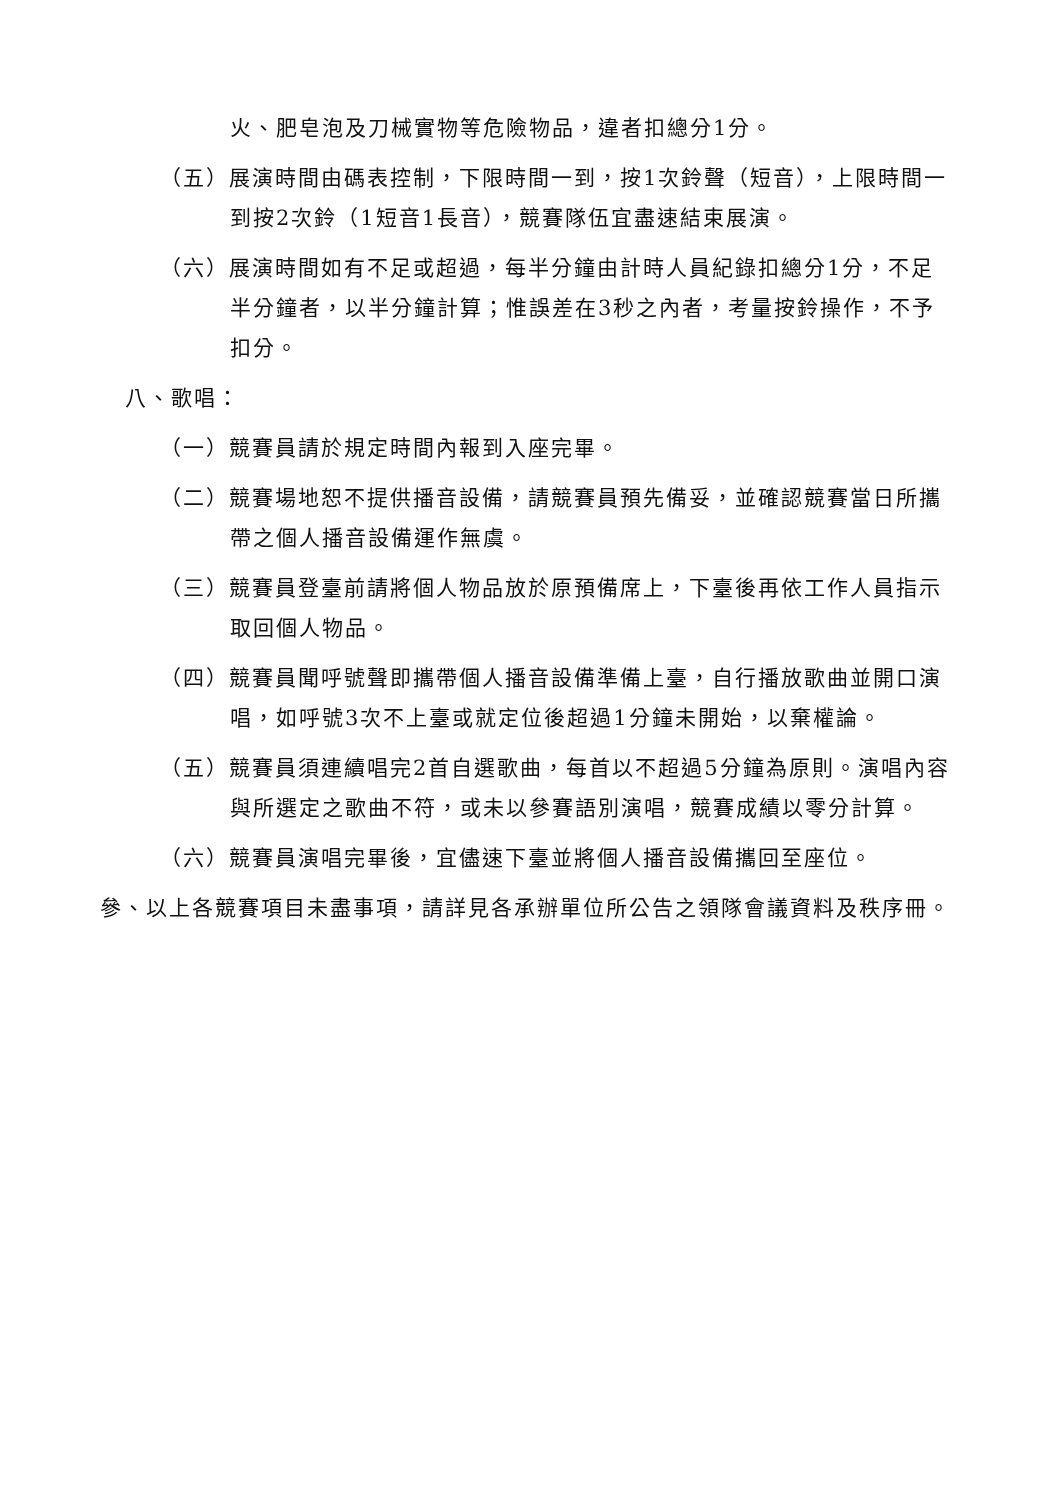火、肥皂泡及刀械實物等危險物品，違者扣總分1分。
（五）展演時間由碼表控制，下限時間一到，按1次鈴聲（短音），上限時間一到按2次鈴（1短音1長音），競賽隊伍宜盡速結束展演。
（六）展演時間如有不足或超過，每半分鐘由計時人員紀錄扣總分1分，不足半分鐘者，以半分鐘計算；惟誤差在3秒之內者，考量按鈴操作，不予扣分。
八、歌唱：
（一）競賽員請於規定時間內報到入座完畢。
（二）競賽場地恕不提供播音設備，請競賽員預先備妥，並確認競賽當日所攜帶之個人播音設備運作無虞。
（三）競賽員登臺前請將個人物品放於原預備席上，下臺後再依工作人員指示取回個人物品。
（四）競賽員聞呼號聲即攜帶個人播音設備準備上臺，自行播放歌曲並開口演唱，如呼號3次不上臺或就定位後超過1分鐘未開始，以棄權論。
（五）競賽員須連續唱完2首自選歌曲，每首以不超過5分鐘為原則。演唱內容與所選定之歌曲不符，或未以參賽語別演唱，競賽成績以零分計算。
（六）競賽員演唱完畢後，宜儘速下臺並將個人播音設備攜回至座位。
參、以上各競賽項目未盡事項，請詳見各承辦單位所公告之領隊會議資料及秩序冊。